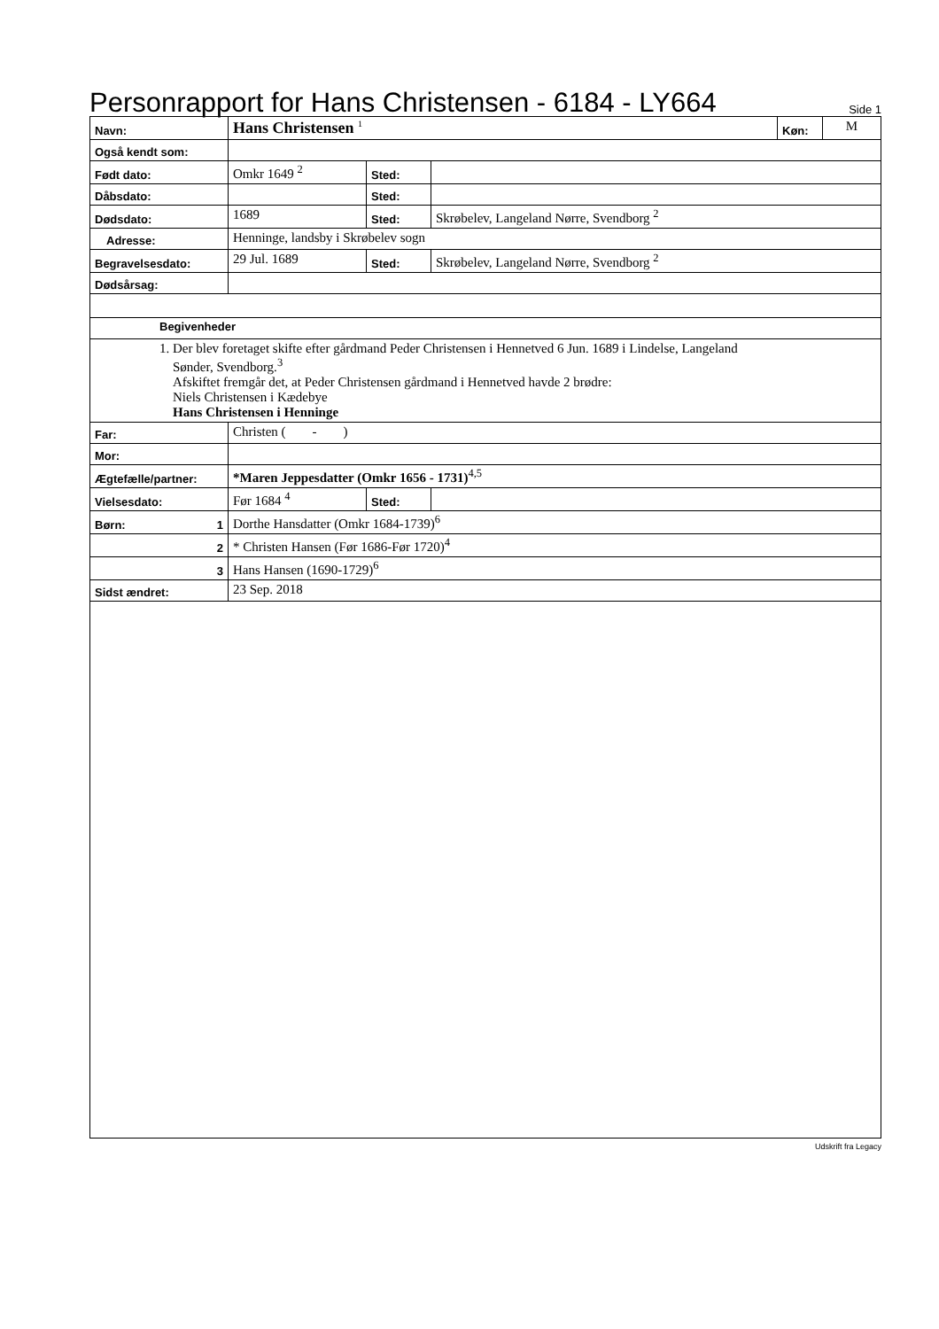Personrapport for Hans Christensen - 6184 - LY664
Side 1
| Navn: | Hans Christensen <sup>1</sup> | | | Køn: | M |
| Også kendt som: | | | | | |
| Født dato: | Omkr 1649 <sup>2</sup> | Sted: | | | |
| Dåbsdato: | | Sted: | | | |
| Dødsdato: | 1689 | Sted: | Skrøbelev, Langeland Nørre, Svendborg <sup>2</sup> | | |
| Adresse: | Henninge, landsby i Skrøbelev sogn | | | | |
| Begravelsesdato: | 29 Jul. 1689 | Sted: | Skrøbelev, Langeland Nørre, Svendborg <sup>2</sup> | | |
| Dødsårsag: | | | | | |
| Begivenheder | | | | | |
| 1. Der blev foretaget skifte efter gårdmand Peder Christensen i Hennetved 6 Jun. 1689 i Lindelse, Langeland Sønder, Svendborg.<sup>3</sup> Afskiftet fremgår det, at Peder Christensen gårdmand i Hennetved havde 2 brødre: Niels Christensen i Kædebye Hans Christensen i Henninge | | | | | |
| Far: | Christen ( - ) | | | | |
| Mor: | | | | | |
| Ægtefælle/partner: | *Maren Jeppesdatter (Omkr 1656 - 1731)<sup>4,5</sup> | | | | |
| Vielsesdato: | Før 1684 <sup>4</sup> | Sted: | | | |
| Børn: 1 | Dorthe Hansdatter (Omkr 1684-1739)<sup>6</sup> | | | | |
| 2 | * Christen Hansen (Før 1686-Før 1720)<sup>4</sup> | | | | |
| 3 | Hans Hansen (1690-1729)<sup>6</sup> | | | | |
| Sidst ændret: | 23 Sep. 2018 | | | | |
Udskrift fra Legacy